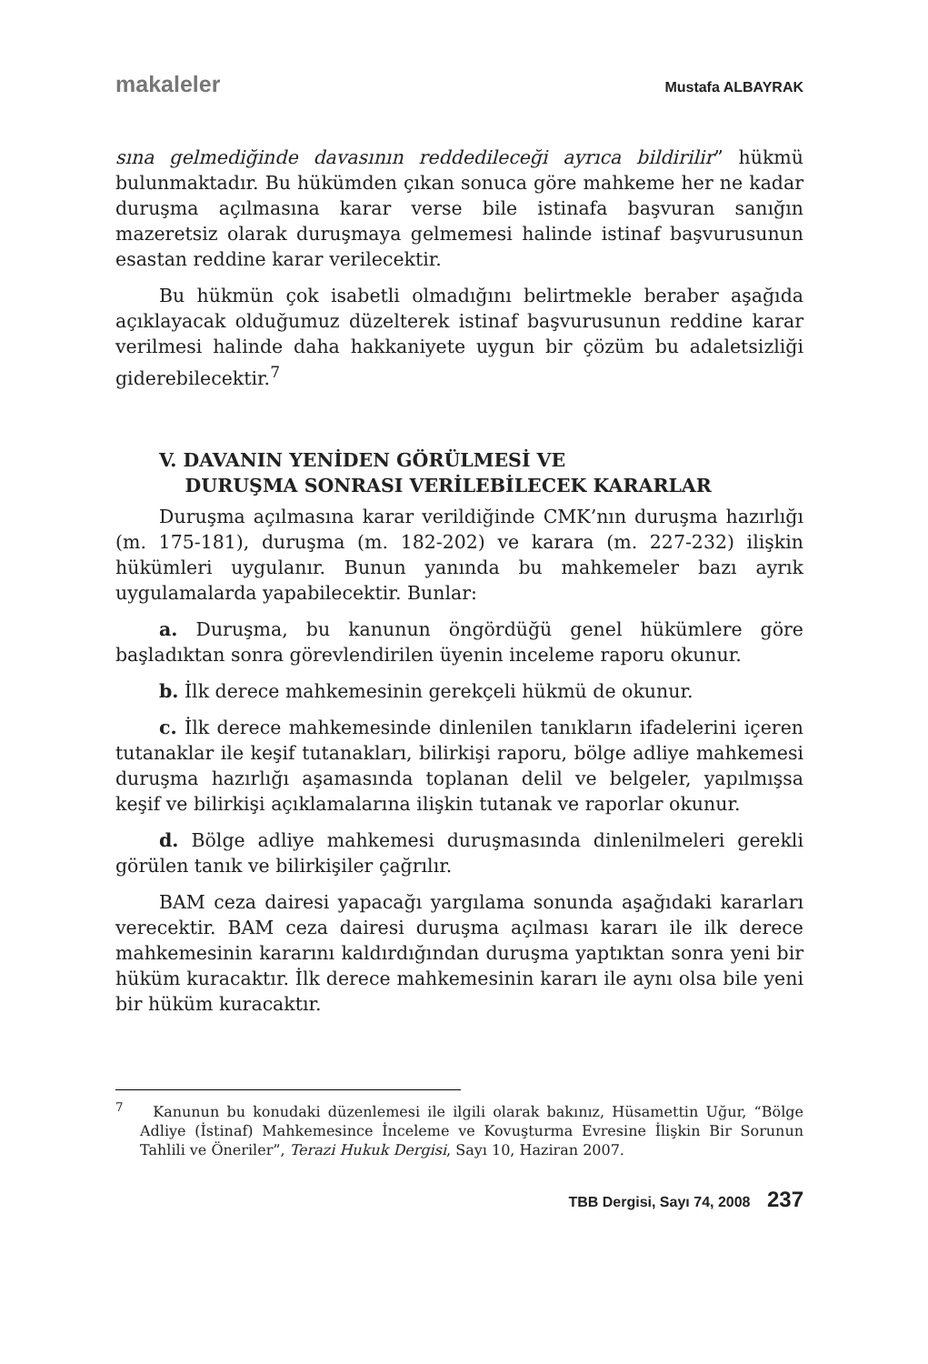makaleler Mustafa ALBAYRAK
sına gelmediğinde davasının reddedileceği ayrıca bildirilir” hükmü bulunmaktadır. Bu hükümden çıkan sonuca göre mahkeme her ne kadar duruşma açılmasına karar verse bile istinafa başvuran sanığın mazeretsiz olarak duruşmaya gelmemesi halinde istinaf başvurusunun esastan reddine karar verilecektir.
Bu hükmün çok isabetli olmadığını belirtmekle beraber aşağıda açıklayacak olduğumuz düzelterek istinaf başvurusunun reddine karar verilmesi halinde daha hakkaniyete uygun bir çözüm bu adaletsizliği giderebilecektir.<sup>7</sup>
V. DAVANIN YENİDEN GÖRÜLMESİ VE
DURUŞMA SONRASI VERİLEBİLECEK KARARLAR
Duruşma açılmasına karar verildiğinde CMK’nın duruşma hazırlığı (m. 175-181), duruşma (m. 182-202) ve karara (m. 227-232) ilişkin hükümleri uygulanır. Bunun yanında bu mahkemeler bazı ayrık uygulamalarda yapabilecektir. Bunlar:
a. Duruşma, bu kanunun öngördüğü genel hükümlere göre başladıktan sonra görevlendirilen üyenin inceleme raporu okunur.
b. İlk derece mahkemesinin gerekçeli hükmü de okunur.
c. İlk derece mahkemesinde dinlenilen tanıkların ifadelerini içeren tutanaklar ile keşif tutanakları, bilirkişi raporu, bölge adliye mahkemesi duruşma hazırlığı aşamasında toplanan delil ve belgeler, yapılmışsa keşif ve bilirkişi açıklamalarına ilişkin tutanak ve raporlar okunur.
d. Bölge adliye mahkemesi duruşmasında dinlenilmeleri gerekli görülen tanık ve bilirkişiler çağrılır.
BAM ceza dairesi yapacağı yargılama sonunda aşağıdaki kararları verecektir. BAM ceza dairesi duruşma açılması kararı ile ilk derece mahkemesinin kararını kaldırdığından duruşma yaptıktan sonra yeni bir hüküm kuracaktır. İlk derece mahkemesinin kararı ile aynı olsa bile yeni bir hüküm kuracaktır.
<sup>7</sup> Kanunun bu konudaki düzenlemesi ile ilgili olarak bakınız, Hüsamettin Uğur, “Bölge Adliye (İstinaf) Mahkemesince İnceleme ve Kovuşturma Evresine İlişkin Bir Sorunun Tahlili ve Öneriler”, Terazi Hukuk Dergisi, Sayı 10, Haziran 2007.
TBB Dergisi, Sayı 74, 2008 237